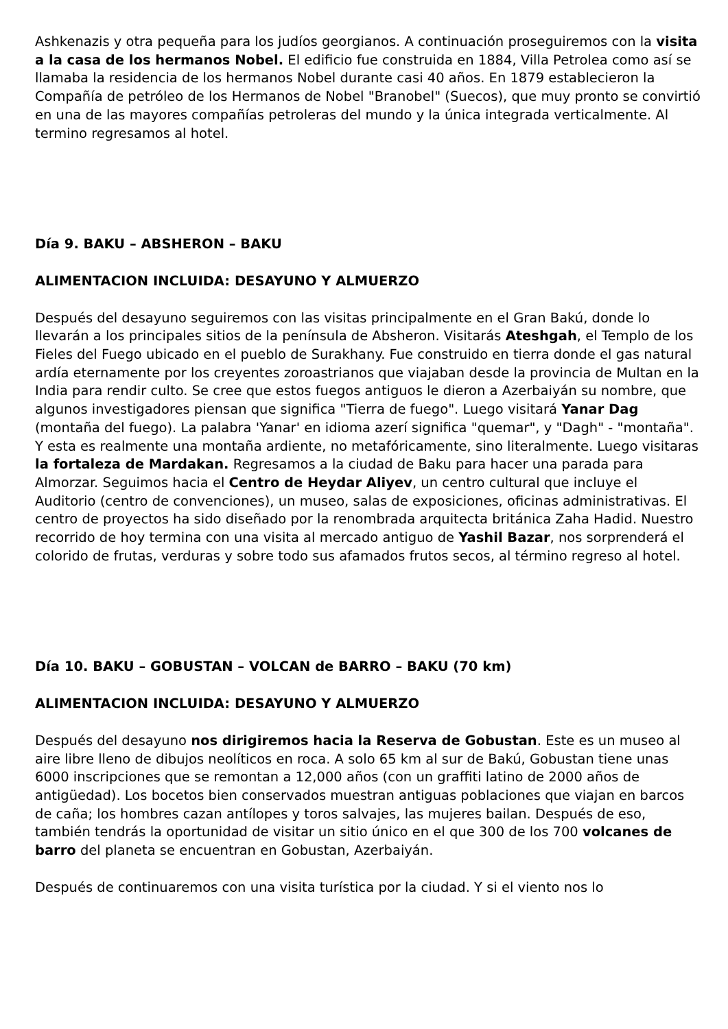Ashkenazis y otra pequeña para los judíos georgianos. A continuación proseguiremos con la visita a la casa de los hermanos Nobel. El edificio fue construida en 1884, Villa Petrolea como así se llamaba la residencia de los hermanos Nobel durante casi 40 años. En 1879 establecieron la Compañía de petróleo de los Hermanos de Nobel "Branobel" (Suecos), que muy pronto se convirtió en una de las mayores compañías petroleras del mundo y la única integrada verticalmente. Al termino regresamos al hotel.
Día 9. BAKU – ABSHERON – BAKU
ALIMENTACION INCLUIDA: DESAYUNO Y ALMUERZO
Después del desayuno seguiremos con las visitas principalmente en el Gran Bakú, donde lo llevarán a los principales sitios de la península de Absheron. Visitarás Ateshgah, el Templo de los Fieles del Fuego ubicado en el pueblo de Surakhany. Fue construido en tierra donde el gas natural ardía eternamente por los creyentes zoroastrianos que viajaban desde la provincia de Multan en la India para rendir culto. Se cree que estos fuegos antiguos le dieron a Azerbaiyán su nombre, que algunos investigadores piensan que significa "Tierra de fuego". Luego visitará Yanar Dag (montaña del fuego). La palabra 'Yanar' en idioma azerí significa "quemar", y "Dagh" - "montaña". Y esta es realmente una montaña ardiente, no metafóricamente, sino literalmente. Luego visitaras la fortaleza de Mardakan. Regresamos a la ciudad de Baku para hacer una parada para Almorzar. Seguimos hacia el Centro de Heydar Aliyev, un centro cultural que incluye el Auditorio (centro de convenciones), un museo, salas de exposiciones, oficinas administrativas. El centro de proyectos ha sido diseñado por la renombrada arquitecta británica Zaha Hadid. Nuestro recorrido de hoy termina con una visita al mercado antiguo de Yashil Bazar, nos sorprenderá el colorido de frutas, verduras y sobre todo sus afamados frutos secos, al término regreso al hotel.
Día 10. BAKU – GOBUSTAN – VOLCAN de BARRO – BAKU (70 km)
ALIMENTACION INCLUIDA: DESAYUNO Y ALMUERZO
Después del desayuno nos dirigiremos hacia la Reserva de Gobustan. Este es un museo al aire libre lleno de dibujos neolíticos en roca. A solo 65 km al sur de Bakú, Gobustan tiene unas 6000 inscripciones que se remontan a 12,000 años (con un graffiti latino de 2000 años de antigüedad). Los bocetos bien conservados muestran antiguas poblaciones que viajan en barcos de caña; los hombres cazan antílopes y toros salvajes, las mujeres bailan. Después de eso, también tendrás la oportunidad de visitar un sitio único en el que 300 de los 700 volcanes de barro del planeta se encuentran en Gobustan, Azerbaiyán.
Después de continuaremos con una visita turística por la ciudad. Y si el viento nos lo